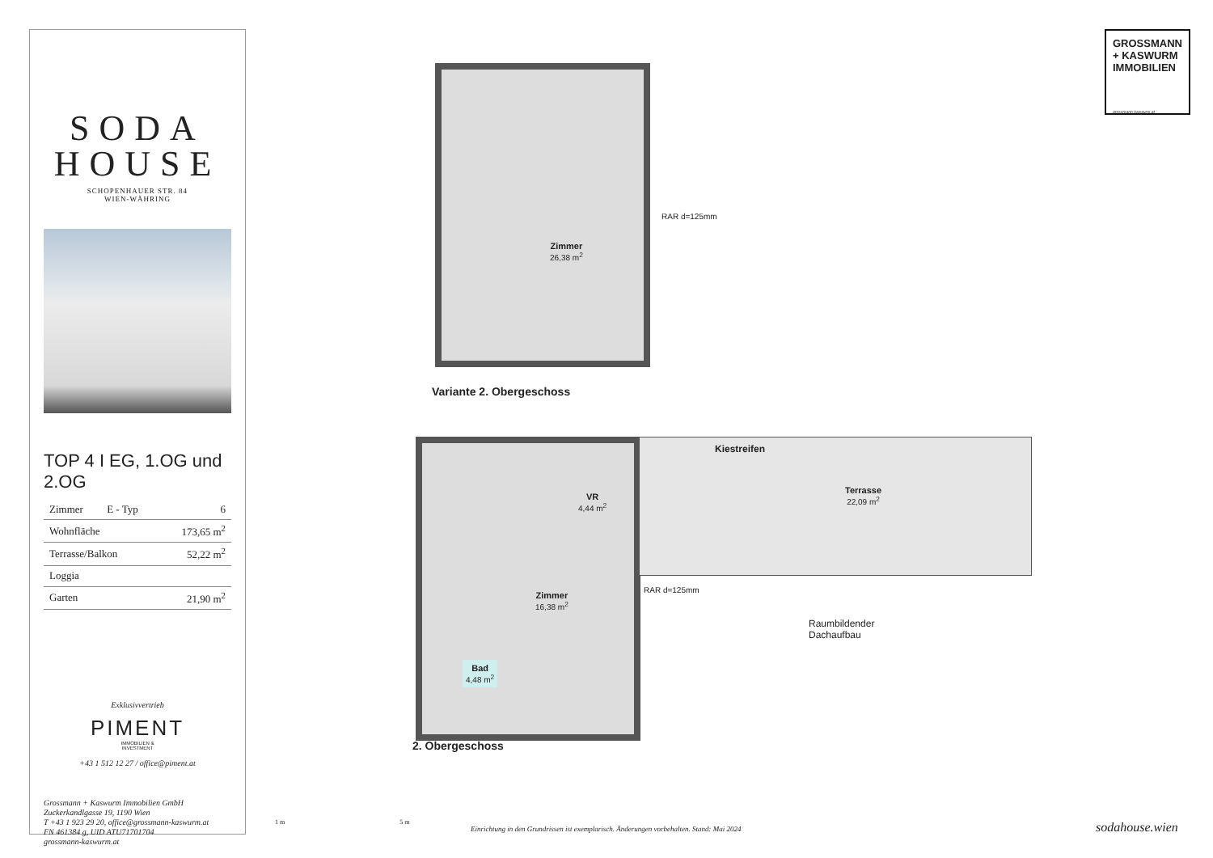SODA
HOUSE
SCHOPENHAUER STR. 84
WIEN-WÄHRING
TOP 4 I EG, 1.OG und 2.OG
| Zimmer E - Typ | 6 |
| Wohnfläche | 173,65 m<sup>2</sup> |
| Terrasse/Balkon | 52,22 m<sup>2</sup> |
| Loggia | |
| Garten | 21,90 m<sup>2</sup> |
Exklusivvertrieb
PIMENT
IMMOBILIEN &
INVESTMENT
+43 1 512 12 27 / office@piment.at
Grossmann + Kaswurm Immobilien GmbH
Zuckerkandlgasse 19, 1190 Wien
T +43 1 923 29 20, office@grossmann-kaswurm.at
FN 461384 g, UID ATU71701704
grossmann-kaswurm.at
Zimmer
26,38 m<sup>2</sup>
RAR d=125mm
Variante 2. Obergeschoss
Kiestreifen
VR
4,44 m<sup>2</sup>
Terrasse
22,09 m<sup>2</sup>
Zimmer
16,38 m<sup>2</sup>
Bad
4,48 m<sup>2</sup>
RAR d=125mm
Raumbildender
Dachaufbau
2. Obergeschoss
GROSSMANN
+ KASWURM
IMMOBILIEN
grossmann-kaswurm.at
1 m 5 m
Einrichtung in den Grundrissen ist exemplarisch. Änderungen vorbehalten. Stand: Mai 2024
sodahouse.wien